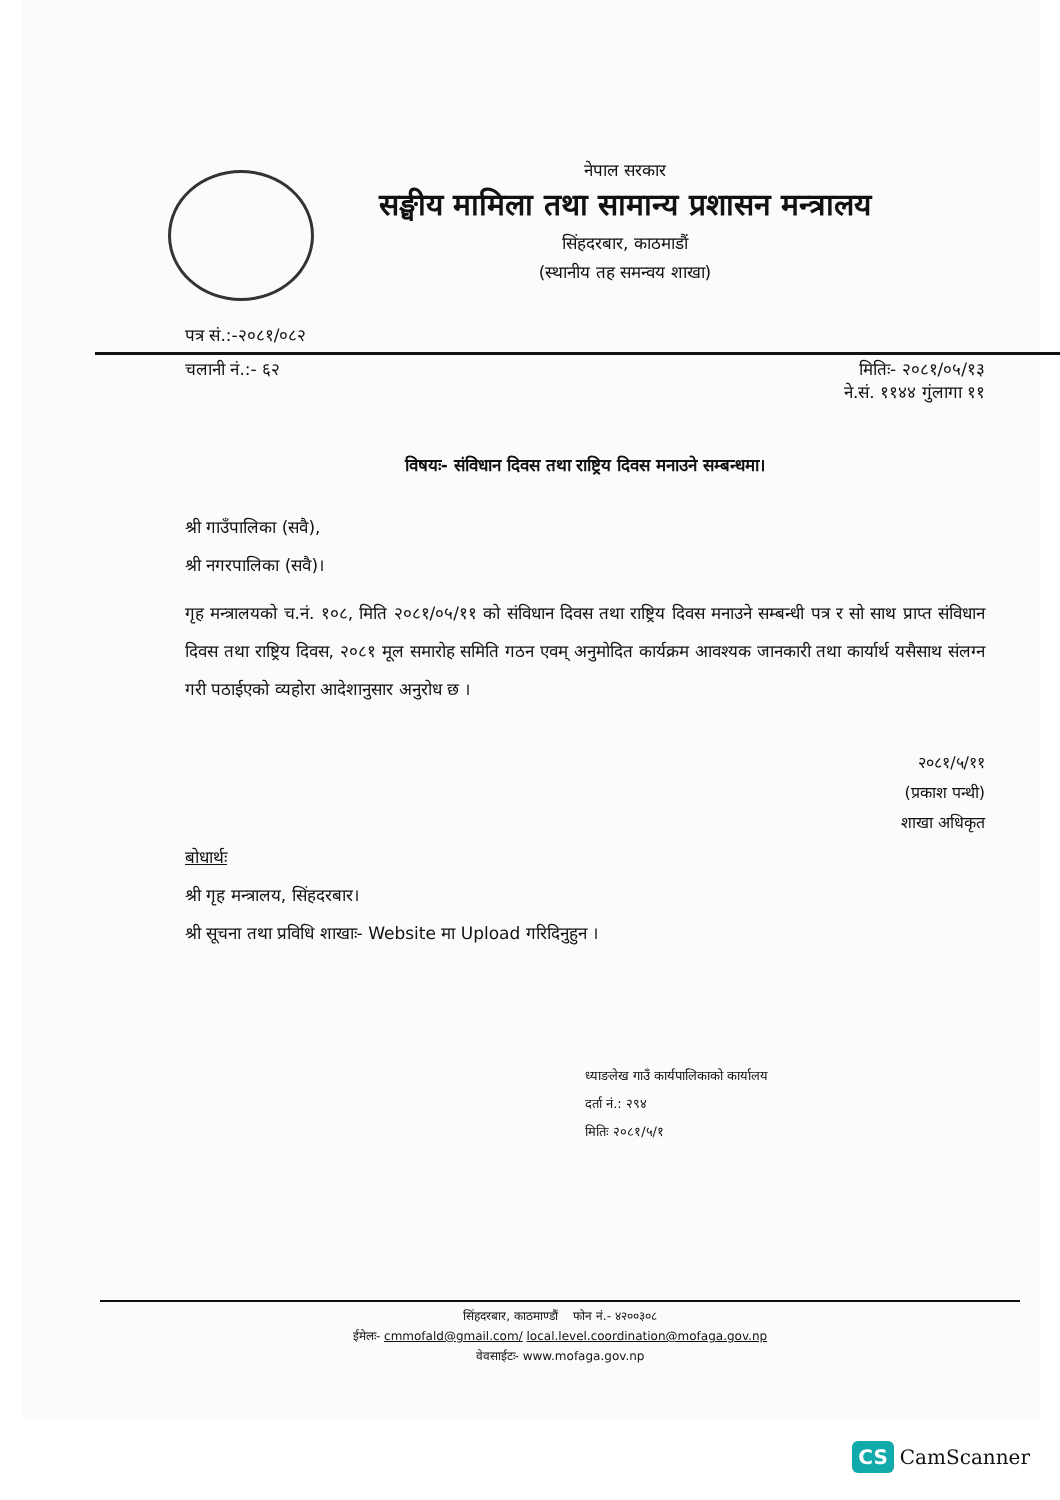नेपाल सरकार
सङ्घीय मामिला तथा सामान्य प्रशासन मन्त्रालय
सिंहदरबार, काठमाडौं
(स्थानीय तह समन्वय शाखा)
पत्र सं.:-२०८१/०८२
चलानी नं.:- ६२ मितिः- २०८१/०५/१३
ने.सं. ११४४ गुंलागा ११
विषयः- संविधान दिवस तथा राष्ट्रिय दिवस मनाउने सम्बन्धमा।
श्री गाउँपालिका (सवै),
श्री नगरपालिका (सवै)।
गृह मन्त्रालयको च.नं. १०८, मिति २०८१/०५/११ को संविधान दिवस तथा राष्ट्रिय दिवस मनाउने सम्बन्धी पत्र र सो साथ प्राप्त संविधान दिवस तथा राष्ट्रिय दिवस, २०८१ मूल समारोह समिति गठन एवम् अनुमोदित कार्यक्रम आवश्यक जानकारी तथा कार्यार्थ यसैसाथ संलग्न गरी पठाईएको व्यहोरा आदेशानुसार अनुरोध छ ।
२०८१/५/११
(प्रकाश पन्थी)
शाखा अधिकृत
बोधार्थः
श्री गृह मन्त्रालय, सिंहदरबार।
श्री सूचना तथा प्रविधि शाखाः- Website मा Upload गरिदिनुहुन ।
ध्याङलेख गाउँ कार्यपालिकाको कार्यालय
दर्ता नं.: २९४
मितिः २०८१/५/१
सिंहदरबार, काठमाण्डौं फोन नं.- ४२००३०८
ईमेलः- cmmofald@gmail.com/ local.level.coordination@mofaga.gov.np
वेवसाईटः- www.mofaga.gov.np
CS CamScanner